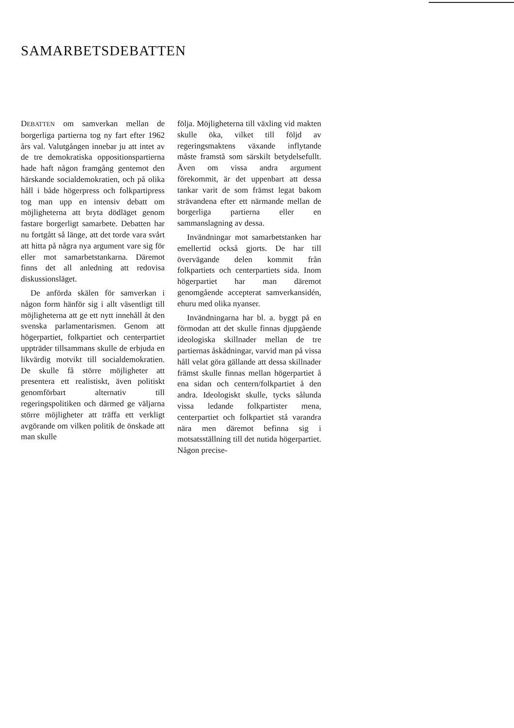SAMARBETSDEBATTEN
DEBATTEN om samverkan mellan de borgerliga partierna tog ny fart efter 1962 års val. Valutgången innebar ju att intet av de tre demokratiska oppositionspartierna hade haft någon framgång gentemot den härskande socialdemokratien, och på olika håll i både högerpress och folkpartipress tog man upp en intensiv debatt om möjligheterna att bryta dödläget genom fastare borgerligt samarbete. Debatten har nu fortgått så länge, att det torde vara svårt att hitta på några nya argument vare sig för eller mot samarbetstankarna. Däremot finns det all anledning att redovisa diskussionsläget.
De anförda skälen för samverkan i någon form hänför sig i allt väsentligt till möjligheterna att ge ett nytt innehåll åt den svenska parlamentarismen. Genom att högerpartiet, folkpartiet och centerpartiet uppträder tillsammans skulle de erbjuda en likvärdig motvikt till socialdemokratien. De skulle få större möjligheter att presentera ett realistiskt, även politiskt genomförbart alternativ till regeringspolitiken och därmed ge väljarna större möjligheter att träffa ett verkligt avgörande om vilken politik de önskade att man skulle
följa. Möjligheterna till växling vid makten skulle öka, vilket till följd av regeringsmaktens växande inflytande måste framstå som särskilt betydelsefullt. Även om vissa andra argument förekommit, är det uppenbart att dessa tankar varit de som främst legat bakom strävandena efter ett närmande mellan de borgerliga partierna eller en sammanslagning av dessa.
Invändningar mot samarbetstanken har emellertid också gjorts. De har till övervägande delen kommit från folkpartiets och centerpartiets sida. Inom högerpartiet har man däremot genomgående accepterat samverkansidén, ehuru med olika nyanser.
Invändningarna har bl. a. byggt på en förmodan att det skulle finnas djupgående ideologiska skillnader mellan de tre partiernas åskådningar, varvid man på vissa håll velat göra gällande att dessa skillnader främst skulle finnas mellan högerpartiet å ena sidan och centern/folkpartiet å den andra. Ideologiskt skulle, tycks sålunda vissa ledande folkpartister mena, centerpartiet och folkpartiet stå varandra nära men däremot befinna sig i motsatsställning till det nutida högerpartiet. Någon precise-